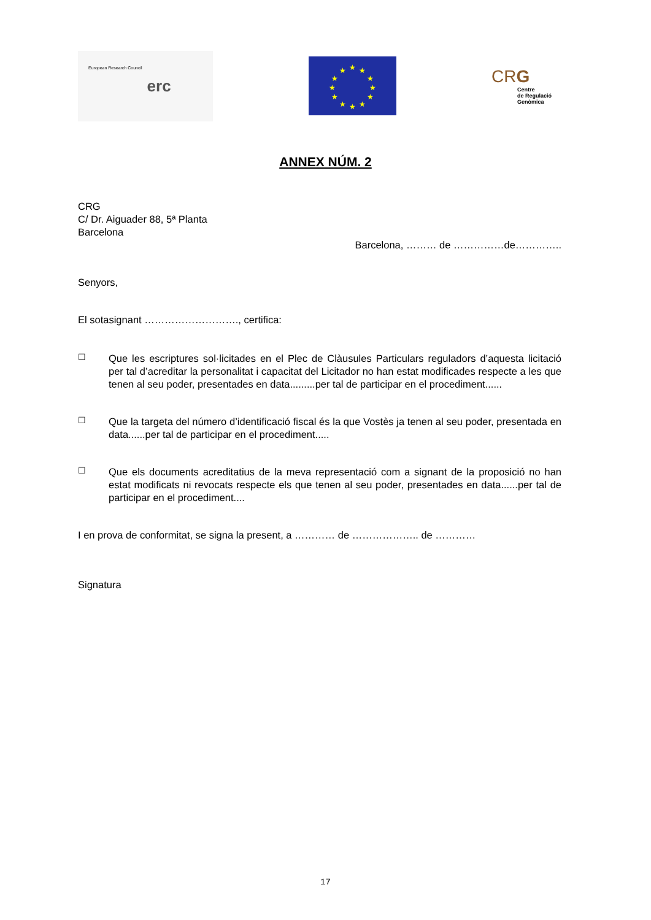European Research Council erc
★
★
★
★
★
★
★
★
★
★
★
★
CRG
Centre
de Regulació
Genòmica
ANNEX NÚM. 2
CRG
C/ Dr. Aiguader 88, 5ª Planta
Barcelona
Barcelona, ……… de ……………de…………..
Senyors,
El sotasignant ………………………., certifica:
☐
Que les escriptures sol·licitades en el Plec de Clàusules Particulars reguladors d’aquesta licitació per tal d’acreditar la personalitat i capacitat del Licitador no han estat modificades respecte a les que tenen al seu poder, presentades en data.........per tal de participar en el procediment......
☐
Que la targeta del número d’identificació fiscal és la que Vostès ja tenen al seu poder, presentada en data......per tal de participar en el procediment.....
☐
Que els documents acreditatius de la meva representació com a signant de la proposició no han estat modificats ni revocats respecte els que tenen al seu poder, presentades en data......per tal de participar en el procediment....
I en prova de conformitat, se signa la present, a ………… de ……………….. de …………
Signatura
17